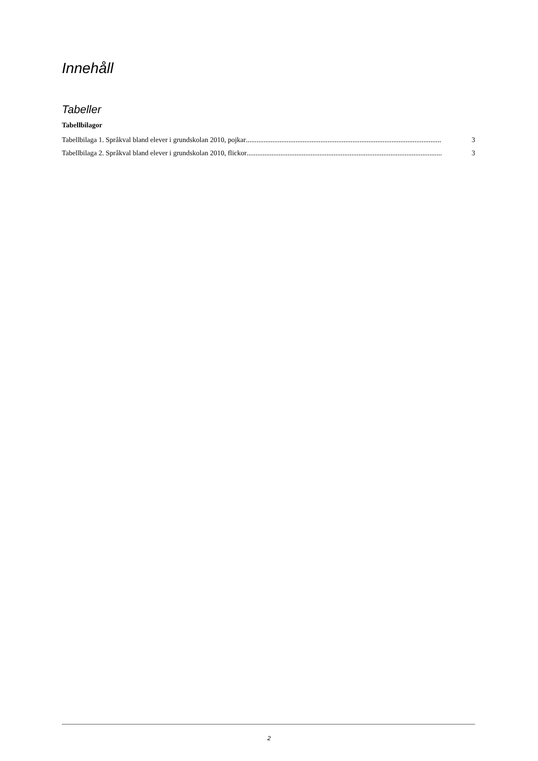Innehåll
Tabeller
Tabellbilagor
Tabellbilaga 1. Språkval bland elever i grundskolan 2010, pojkar.............................................................................................................. 3
Tabellbilaga 2. Språkval bland elever i grundskolan 2010, flickor.............................................................................................................. 3
2